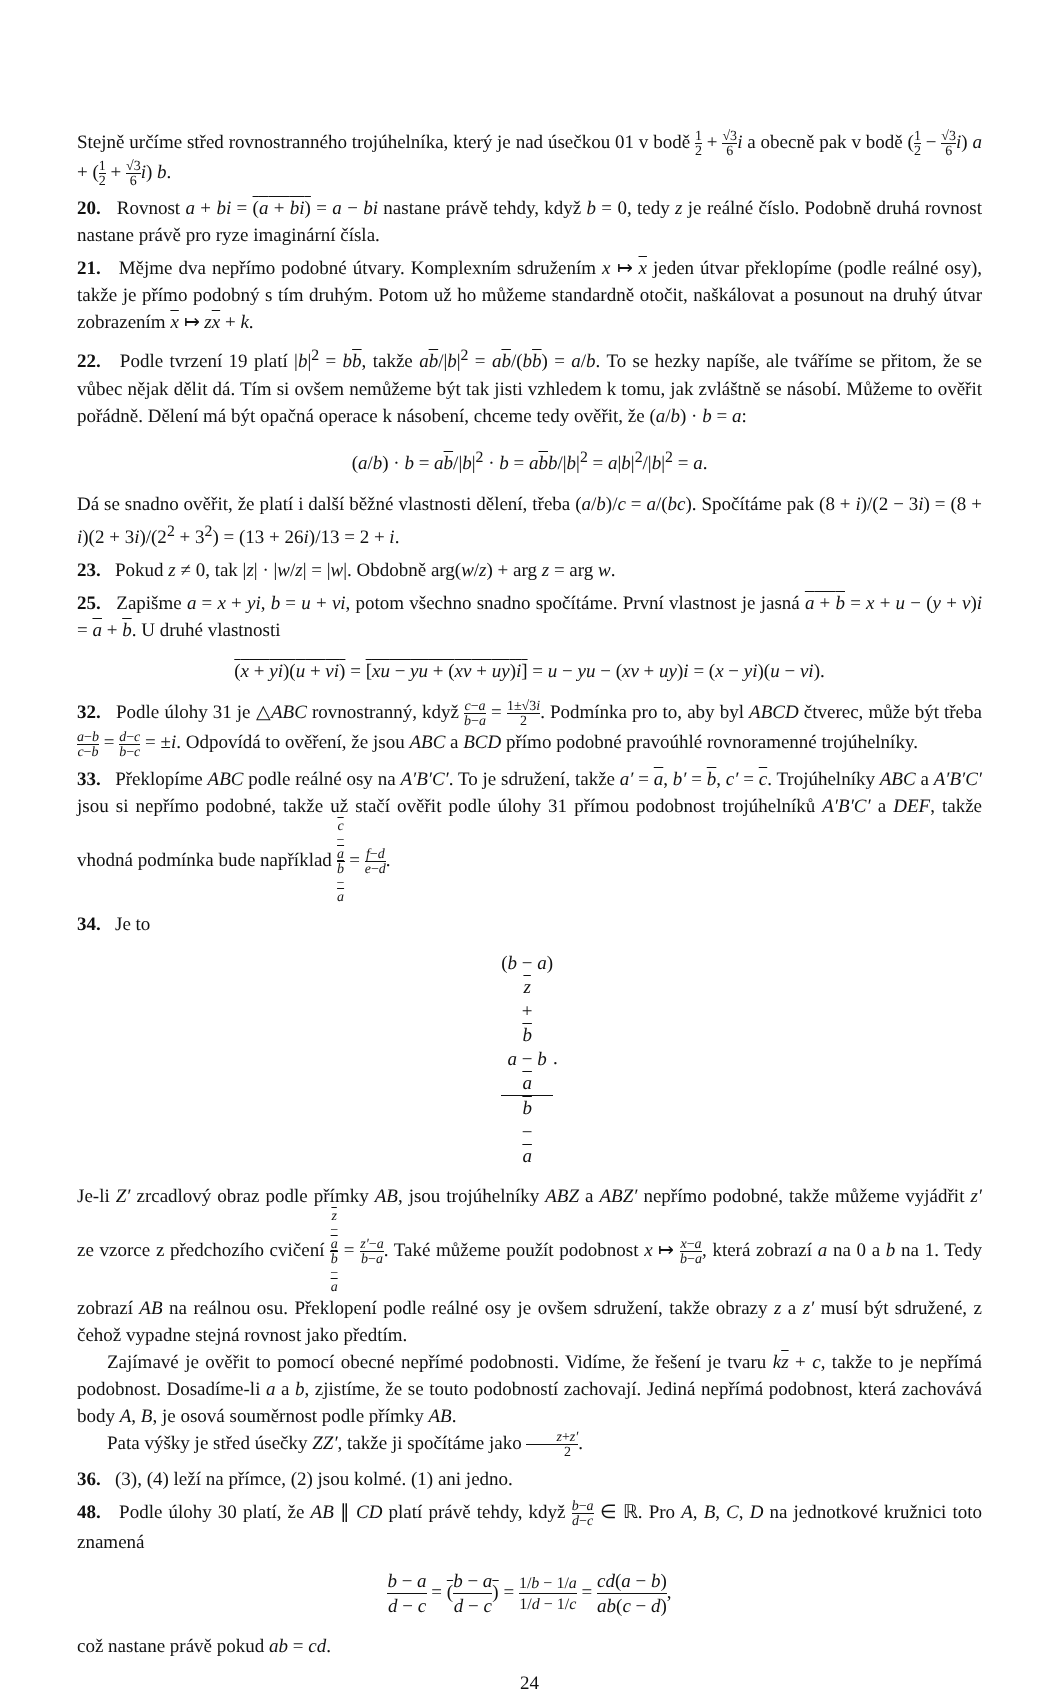Stejně určíme střed rovnostranného trojúhelníka, který je nad úsečkou 01 v bodě 1 2 + √3 6 i a obecně pak v bodě (1 2 − √3 6 i) a + (1 2 + √3 6 i) b.
20. Rovnost a + bi = (a + bi) = a − bi nastane právě tehdy, když b = 0, tedy z je reálné číslo. Podobně druhá rovnost nastane právě pro ryze imaginární čísla.
21. Mějme dva nepřímo podobné útvary. Komplexním sdružením x ↦ x jeden útvar překlopíme (podle reálné osy), takže je přímo podobný s tím druhým. Potom už ho můžeme standardně otočit, naškálovat a posunout na druhý útvar zobrazením x ↦ zx + k.
22. Podle tvrzení 19 platí |b|<sup>2</sup> = bb, takže ab/|b|<sup>2</sup> = ab/(bb) = a/b. To se hezky napíše, ale tváříme se přitom, že se vůbec nějak dělit dá. Tím si ovšem nemůžeme být tak jisti vzhledem k tomu, jak zvláštně se násobí. Můžeme to ověřit pořádně. Dělení má být opačná operace k násobení, chceme tedy ověřit, že (a/b) · b = a:
(a/b) · b = ab/|b|<sup>2</sup> · b = abb/|b|<sup>2</sup> = a|b|<sup>2</sup>/|b|<sup>2</sup> = a.
Dá se snadno ověřit, že platí i další běžné vlastnosti dělení, třeba (a/b)/c = a/(bc). Spočítáme pak (8 + i)/(2 − 3i) = (8 + i)(2 + 3i)/(2<sup>2</sup> + 3<sup>2</sup>) = (13 + 26i)/13 = 2 + i.
23. Pokud z ≠ 0, tak |z| · |w/z| = |w|. Obdobně arg(w/z) + arg z = arg w.
25. Zapišme a = x + yi, b = u + vi, potom všechno snadno spočítáme. První vlastnost je jasná a + b = x + u − (y + v)i = a + b. U druhé vlastnosti
(x + yi)(u + vi) = [xu − yu + (xv + uy)i] = u − yu − (xv + uy)i = (x − yi)(u − vi).
32. Podle úlohy 31 je △ABC rovnostranný, když c−a b−a = 1±√3i 2. Podmínka pro to, aby byl ABCD čtverec, může být třeba a−b c−b = d−c b−c = ±i. Odpovídá to ověření, že jsou ABC a BCD přímo podobné pravoúhlé rovnoramenné trojúhelníky.
33. Překlopíme ABC podle reálné osy na A′B′C′. To je sdružení, takže a′ = a, b′ = b, c′ = c. Trojúhelníky ABC a A′B′C′ jsou si nepřímo podobné, takže už stačí ověřit podle úlohy 31 přímou podobnost trojúhelníků A′B′C′ a DEF, takže vhodná podmínka bude například c
−
a b
−
a = f−d e−d.
34. Je to
(b − a)
z
+
b
a − b
a b
−
a.
Je-li Z′ zrcadlový obraz podle přímky AB, jsou trojúhelníky ABZ a ABZ′ nepřímo podobné, takže můžeme vyjádřit z′ ze vzorce z předchozího cvičení z
−
a b
−
a = z′−a b−a. Také můžeme použít podobnost x ↦ x−a b−a, která zobrazí a na 0 a b na 1. Tedy zobrazí AB na reálnou osu. Překlopení podle reálné osy je ovšem sdružení, takže obrazy z a z′ musí být sdružené, z čehož vypadne stejná rovnost jako předtím.
Zajímavé je ověřit to pomocí obecné nepřímé podobnosti. Vidíme, že řešení je tvaru kz + c, takže to je nepřímá podobnost. Dosadíme-li a a b, zjistíme, že se touto podobností zachovají. Jediná nepřímá podobnost, která zachovává body A, B, je osová souměrnost podle přímky AB.
Pata výšky je střed úsečky ZZ′, takže ji spočítáme jako z+z′ 2.
36. (3), (4) leží na přímce, (2) jsou kolmé. (1) ani jedno.
48. Podle úlohy 30 platí, že AB ∥ CD platí právě tehdy, když b−a d−c ∈ ℝ. Pro A, B, C, D na jednotkové kružnici toto znamená
b − a d − c = (b − a d − c) = 1/b − 1/a 1/d − 1/c = cd(a − b) ab(c − d),
což nastane právě pokud ab = cd.
24